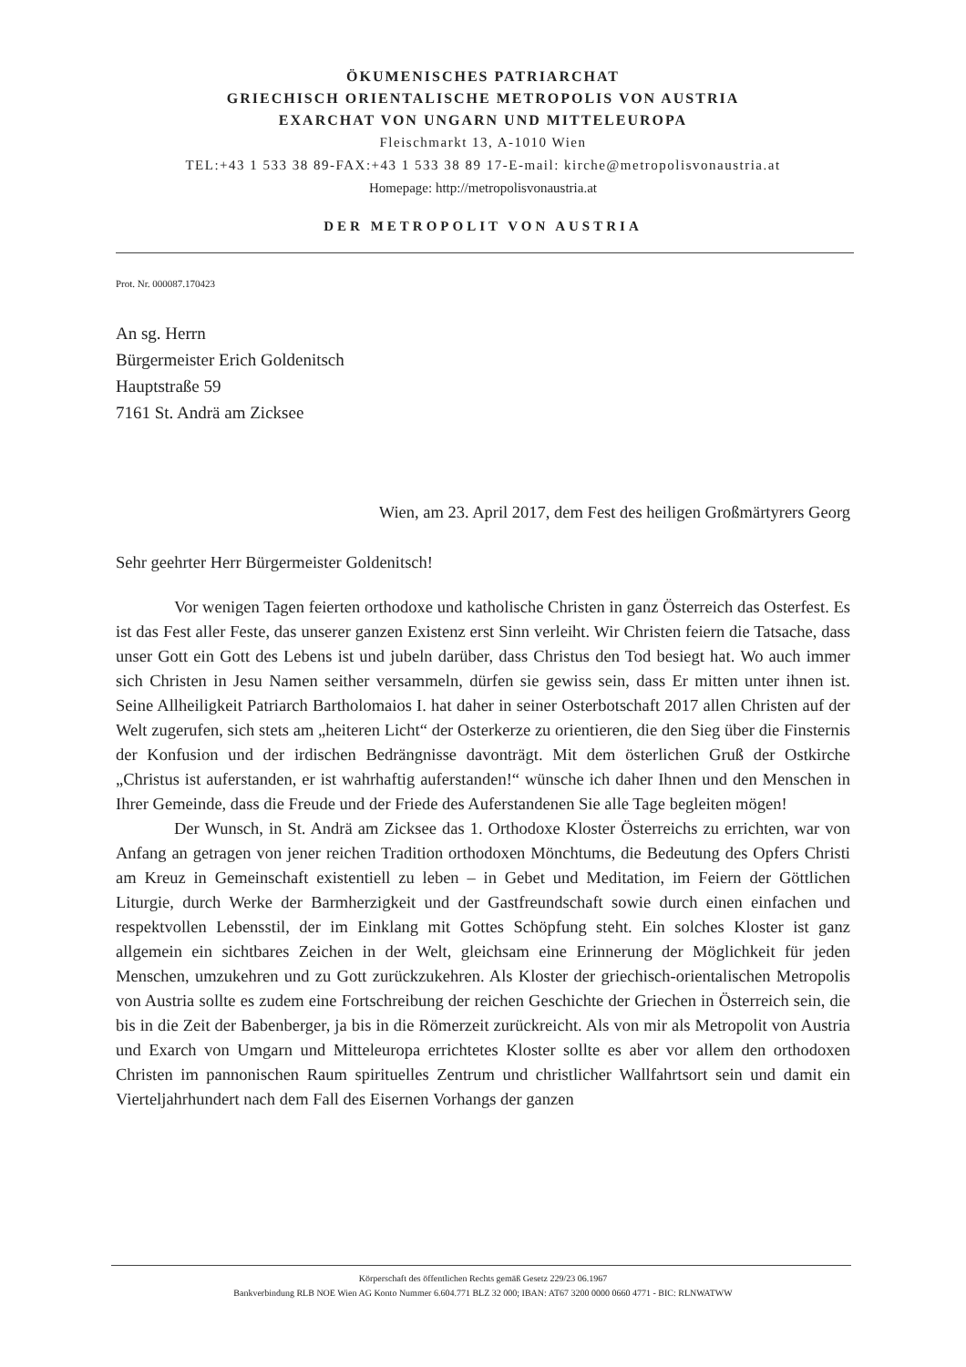ÖKUMENISCHES PATRIARCHAT
GRIECHISCH ORIENTALISCHE METROPOLIS VON AUSTRIA
EXARCHAT VON UNGARN UND MITTELEUROPA
Fleischmarkt 13, A-1010 Wien
TEL:+43 1 533 38 89-FAX:+43 1 533 38 89 17-E-mail: kirche@metropolisvonaustria.at
Homepage: http://metropolisvonaustria.at
DER METROPOLIT VON AUSTRIA
Prot. Nr. 000087.170423
An sg. Herrn
Bürgermeister Erich Goldenitsch
Hauptstraße 59
7161 St. Andrä am Zicksee
Wien, am 23. April 2017, dem Fest des heiligen Großmärtyrers Georg
Sehr geehrter Herr Bürgermeister Goldenitsch!
Vor wenigen Tagen feierten orthodoxe und katholische Christen in ganz Österreich das Osterfest. Es ist das Fest aller Feste, das unserer ganzen Existenz erst Sinn verleiht. Wir Christen feiern die Tatsache, dass unser Gott ein Gott des Lebens ist und jubeln darüber, dass Christus den Tod besiegt hat. Wo auch immer sich Christen in Jesu Namen seither versammeln, dürfen sie gewiss sein, dass Er mitten unter ihnen ist. Seine Allheiligkeit Patriarch Bartholomaios I. hat daher in seiner Osterbotschaft 2017 allen Christen auf der Welt zugerufen, sich stets am „heiteren Licht“ der Osterkerze zu orientieren, die den Sieg über die Finsternis der Konfusion und der irdischen Bedrängnisse davonträgt. Mit dem österlichen Gruß der Ostkirche „Christus ist auferstanden, er ist wahrhaftig auferstanden!“ wünsche ich daher Ihnen und den Menschen in Ihrer Gemeinde, dass die Freude und der Friede des Auferstandenen Sie alle Tage begleiten mögen!
Der Wunsch, in St. Andrä am Zicksee das 1. Orthodoxe Kloster Österreichs zu errichten, war von Anfang an getragen von jener reichen Tradition orthodoxen Mönchtums, die Bedeutung des Opfers Christi am Kreuz in Gemeinschaft existentiell zu leben – in Gebet und Meditation, im Feiern der Göttlichen Liturgie, durch Werke der Barmherzigkeit und der Gastfreundschaft sowie durch einen einfachen und respektvollen Lebensstil, der im Einklang mit Gottes Schöpfung steht. Ein solches Kloster ist ganz allgemein ein sichtbares Zeichen in der Welt, gleichsam eine Erinnerung der Möglichkeit für jeden Menschen, umzukehren und zu Gott zurückzukehren. Als Kloster der griechisch-orientalischen Metropolis von Austria sollte es zudem eine Fortschreibung der reichen Geschichte der Griechen in Österreich sein, die bis in die Zeit der Babenberger, ja bis in die Römerzeit zurückreicht. Als von mir als Metropolit von Austria und Exarch von Umgarn und Mitteleuropa errichtetes Kloster sollte es aber vor allem den orthodoxen Christen im pannonischen Raum spirituelles Zentrum und christlicher Wallfahrtsort sein und damit ein Vierteljahrhundert nach dem Fall des Eisernen Vorhangs der ganzen
Körperschaft des öffentlichen Rechts gemäß Gesetz 229/23 06.1967
Bankverbindung RLB NOE Wien AG Konto Nummer 6.604.771 BLZ 32 000; IBAN: AT67 3200 0000 0660 4771 - BIC: RLNWATWW